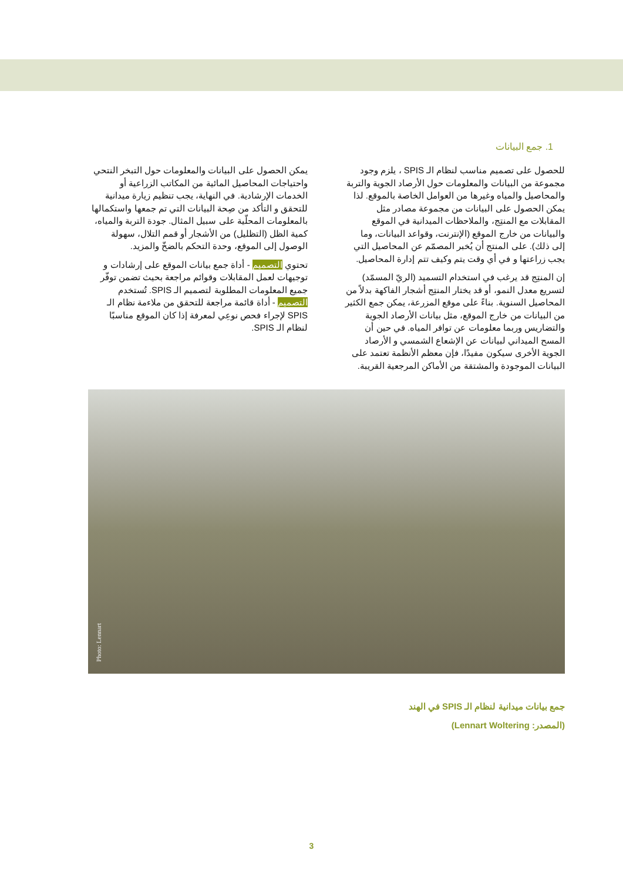1. جمع البيانات
للحصول على تصميم مناسب لنظام الـ SPIS ، يلزم وجود مجموعة من البيانات والمعلومات حول الأرصاد الجوية والتربة والمحاصيل والمياه وغيرها من العوامل الخاصة بالموقع. لذا يمكن الحصول على البيانات من مجموعة مصادر مثل المقابلات مع المنتِج، والملاحظات الميدانية في الموقع والبيانات من خارج الموقع (الإنترنت، وقواعد البيانات، وما إلى ذلك). على المنتج أن يُخبر المصمّم عن المحاصيل التي يجب زراعتها و في أي وقت يتم وكيف تتم إدارة المحاصيل.
إن المنتِج قد يرغب في استخدام التسميد (الريّ المسمّد) لتسريع معدل النمو، أو قد يختار المنتِج أشجار الفاكهة بدلاً من المحاصيل السنوية. بناءً على موقع المزرعة، يمكن جمع الكثير من البيانات من خارج الموقع، مثل بيانات الأرصاد الجوية والتضاريس وربما معلومات عن توافر المياه. في حين أن المسح الميداني لبيانات عن الإشعاع الشمسي و الأرصاد الجوية الأخرى سيكون مفيدًا، فإن معظم الأنظمة تعتمد على البيانات الموجودة والمشتقة من الأماكن المرجعية القريبة.
يمكن الحصول على البيانات والمعلومات حول التبخر النتحي واحتياجات المحاصيل المائية من المكاتب الزراعية أو الخدمات الإرشادية. في النهاية، يجب تنظيم زيارة ميدانية للتحقق و التأكد من صِحة البيانات التي تم جمعها واستكمالها بالمعلومات المحلّية على سبيل المثال. جودة التربة والمياه، كمية الظل (التظليل) من الأشجار أو قمم التلال، سهولة الوصول إلى الموقع، وحدة التحكم بالضخّ والمزيد.
تحتوي التصميم - أداة جمع بيانات الموقع على إرشادات و توجيهات لعمل المقابلات وقوائم مراجعة بحيث تضمن توفّر جميع المعلومات المطلوبة لتصميم الـ SPIS. تُستخدم التصميم - أداة قائمة مراجعة للتحقق من ملاءمة نظام الـ SPIS لإجراء فحص نوعِي لمعرفة إذا كان الموقع مناسبًا لنظام الـ SPIS.
Photo: Lennart
جمع بيانات ميدانية لنظام الـ SPIS في الهند
(المصدر: Lennart Woltering)
3